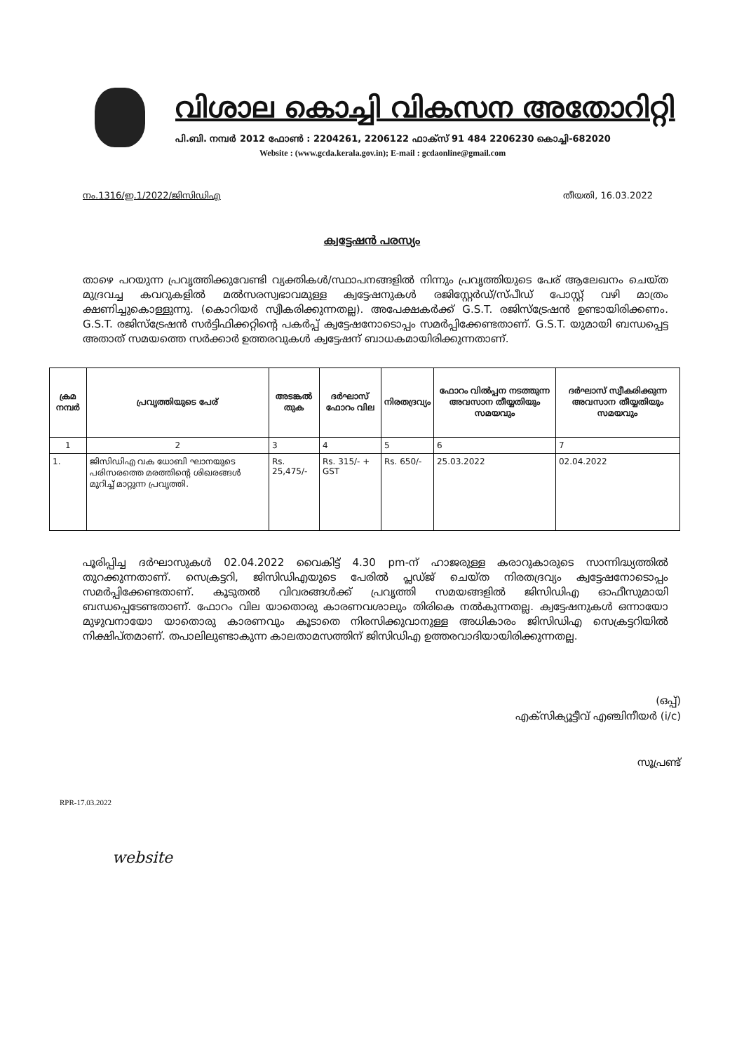വിശാല കൊച്ചി വികസന അതോറിറ്റി
പി.ബി. നമ്പർ 2012 ഫോൺ : 2204261, 2206122 ഫാക്സ് 91 484 2206230 കൊച്ചി-682020
Website : (www.gcda.kerala.gov.in); E-mail : gcdaonline@gmail.com
നം.1316/ഇ.1/2022/ജിസിഡിഎ തീയതി, 16.03.2022
ക്വട്ടേഷൻ പരസ്യം
താഴെ പറയുന്ന പ്രവൃത്തിക്കുവേണ്ടി വ്യക്തികൾ/സ്ഥാപനങ്ങളിൽ നിന്നും പ്രവൃത്തിയുടെ പേര് ആലേഖനം ചെയ്ത മുദ്രവച്ച കവറുകളിൽ മൽസരസ്വഭാവമുള്ള ക്വട്ടേഷനുകൾ രജിസ്റ്റേർഡ്/സ്പീഡ് പോസ്റ്റ് വഴി മാത്രം ക്ഷണിച്ചുകൊള്ളുന്നു. (കൊറിയർ സ്വീകരിക്കുന്നതല്ല). അപേക്ഷകർക്ക് G.S.T. രജിസ്ട്രേഷൻ ഉണ്ടായിരിക്കണം. G.S.T. രജിസ്ട്രേഷൻ സർട്ടിഫിക്കറ്റിന്റെ പകർപ്പ് ക്വട്ടേഷനോടൊപ്പം സമർപ്പിക്കേണ്ടതാണ്. G.S.T. യുമായി ബന്ധപ്പെട്ട അതാത് സമയത്തെ സർക്കാർ ഉത്തരവുകൾ ക്വട്ടേഷന് ബാധകമായിരിക്കുന്നതാണ്.
| ക്രമ നമ്പർ | പ്രവൃത്തിയുടെ പേര് | അടങ്കൽ തുക | ദർഘാസ് ഫോറം വില | നിരതദ്രവ്യം | ഫോറം വിൽപ്പന നടത്തുന്ന അവസാന തീയ്യതിയും സമയവും | ദർഘാസ് സ്വീകരിക്കുന്ന അവസാന തീയ്യതിയും സമയവും |
| --- | --- | --- | --- | --- | --- | --- |
| 1 | 2 | 3 | 4 | 5 | 6 | 7 |
| 1. | ജിസിഡിഎ വക ധോബി ഘാനയുടെ പരിസരത്തെ മരത്തിന്റെ ശിഖരങ്ങൾ മുറിച്ച് മാറ്റുന്ന പ്രവൃത്തി. | Rs. 25,475/- | Rs. 315/- + GST | Rs. 650/- | 25.03.2022 | 02.04.2022 |
പൂരിപ്പിച്ച ദർഘാസുകൾ 02.04.2022 വൈകിട്ട് 4.30 pm-ന് ഹാജരുള്ള കരാറുകാരുടെ സാന്നിദ്ധ്യത്തിൽ തുറക്കുന്നതാണ്. സെക്രട്ടറി, ജിസിഡിഎയുടെ പേരിൽ പ്ലഡ്ജ് ചെയ്ത നിരതദ്രവ്യം ക്വട്ടേഷനോടൊപ്പം സമർപ്പിക്കേണ്ടതാണ്. കൂടുതൽ വിവരങ്ങൾക്ക് പ്രവൃത്തി സമയങ്ങളിൽ ജിസിഡിഎ ഓഫീസുമായി ബന്ധപ്പെടേണ്ടതാണ്. ഫോറം വില യാതൊരു കാരണവശാലും തിരികെ നൽകുന്നതല്ല. ക്വട്ടേഷനുകൾ ഒന്നായോ മുഴുവനായോ യാതൊരു കാരണവും കൂടാതെ നിരസിക്കുവാനുള്ള അധികാരം ജിസിഡിഎ സെക്രട്ടറിയിൽ നിക്ഷിപ്തമാണ്. തപാലിലുണ്ടാകുന്ന കാലതാമസത്തിന് ജിസിഡിഎ ഉത്തരവാദിയായിരിക്കുന്നതല്ല.
(ഒപ്പ്)
എക്സിക്യൂട്ടീവ് എഞ്ചിനീയർ (i/c)
സൂപ്രണ്ട്
RPR-17.03.2022
website